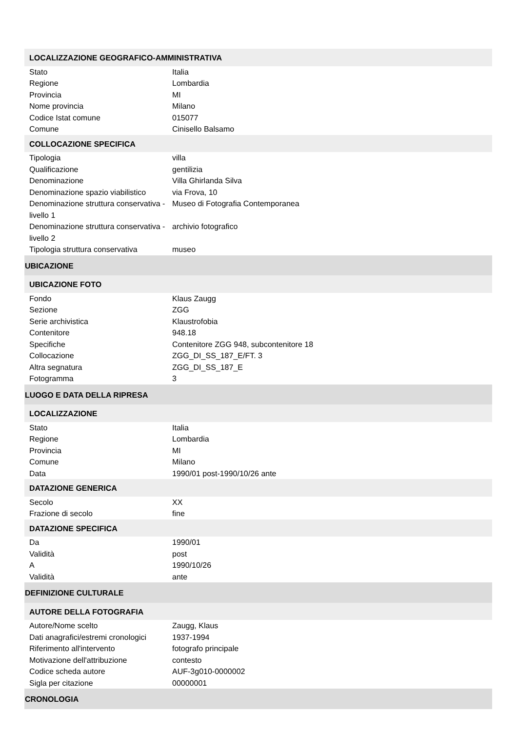| LOCALIZZAZIONE GEOGRAFICO-AMMINISTRATIVA | |
| Stato | Italia |
| Regione | Lombardia |
| Provincia | MI |
| Nome provincia | Milano |
| Codice Istat comune | 015077 |
| Comune | Cinisello Balsamo |
| COLLOCAZIONE SPECIFICA | |
| Tipologia | villa |
| Qualificazione | gentilizia |
| Denominazione | Villa Ghirlanda Silva |
| Denominazione spazio viabilistico | via Frova, 10 |
| Denominazione struttura conservativa - livello 1 | Museo di Fotografia Contemporanea |
| Denominazione struttura conservativa - livello 2 | archivio fotografico |
| Tipologia struttura conservativa | museo |
| UBICAZIONE | |
| UBICAZIONE FOTO | |
| Fondo | Klaus Zaugg |
| Sezione | ZGG |
| Serie archivistica | Klaustrofobia |
| Contenitore | 948.18 |
| Specifiche | Contenitore ZGG 948, subcontenitore 18 |
| Collocazione | ZGG_DI_SS_187_E/FT. 3 |
| Altra segnatura | ZGG_DI_SS_187_E |
| Fotogramma | 3 |
| LUOGO E DATA DELLA RIPRESA | |
| LOCALIZZAZIONE | |
| Stato | Italia |
| Regione | Lombardia |
| Provincia | MI |
| Comune | Milano |
| Data | 1990/01 post-1990/10/26 ante |
| DATAZIONE GENERICA | |
| Secolo | XX |
| Frazione di secolo | fine |
| DATAZIONE SPECIFICA | |
| Da | 1990/01 |
| Validità | post |
| A | 1990/10/26 |
| Validità | ante |
| DEFINIZIONE CULTURALE | |
| AUTORE DELLA FOTOGRAFIA | |
| Autore/Nome scelto | Zaugg, Klaus |
| Dati anagrafici/estremi cronologici | 1937-1994 |
| Riferimento all'intervento | fotografo principale |
| Motivazione dell'attribuzione | contesto |
| Codice scheda autore | AUF-3g010-0000002 |
| Sigla per citazione | 00000001 |
| CRONOLOGIA | |